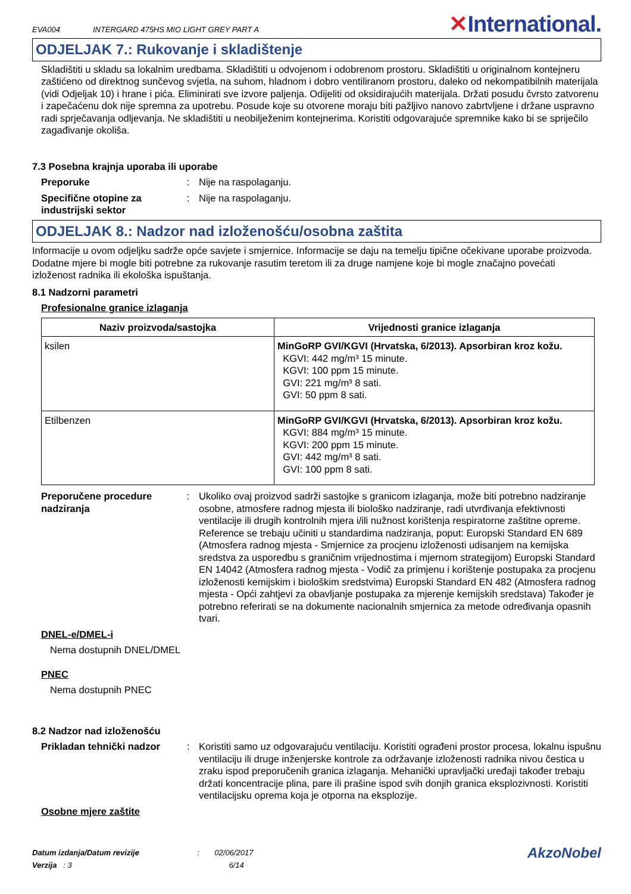EVA004 INTERGARD 475HS MIO LIGHT GREY PART A
✕International.
ODJELJAK 7.: Rukovanje i skladištenje
Skladištiti u skladu sa lokalnim uredbama. Skladištiti u odvojenom i odobrenom prostoru. Skladištiti u originalnom kontejneru zaštićeno od direktnog sunčevog svjetla, na suhom, hladnom i dobro ventiliranom prostoru, daleko od nekompatibilnih materijala (vidi Odjeljak 10) i hrane i pića. Eliminirati sve izvore paljenja. Odijeliti od oksidirajućih materijala. Držati posudu čvrsto zatvorenu i zapečaćenu dok nije spremna za upotrebu. Posude koje su otvorene moraju biti pažljivo nanovo zabrtvljene i držane uspravno radi sprječavanja odljevanja. Ne skladištiti u neobilježenim kontejnerima. Koristiti odgovarajuće spremnike kako bi se spriječilo zagađivanje okoliša.
7.3 Posebna krajnja uporaba ili uporabe
Preporuke : Nije na raspolaganju.
Specifične otopine za industrijski sektor
: Nije na raspolaganju.
ODJELJAK 8.: Nadzor nad izloženošću/osobna zaštita
Informacije u ovom odjeljku sadrže opće savjete i smjernice. Informacije se daju na temelju tipične očekivane uporabe proizvoda. Dodatne mjere bi mogle biti potrebne za rukovanje rasutim teretom ili za druge namjene koje bi mogle značajno povećati izloženost radnika ili ekološka ispuštanja.
8.1 Nadzorni parametri
Profesionalne granice izlaganja
| Naziv proizvoda/sastojka | Vrijednosti granice izlaganja |
| --- | --- |
| ksilen | MinGoRP GVI/KGVI (Hrvatska, 6/2013). Apsorbiran kroz kožu. KGVI: 442 mg/m³ 15 minute. KGVI: 100 ppm 15 minute. GVI: 221 mg/m³ 8 sati. GVI: 50 ppm 8 sati. |
| Etilbenzen | MinGoRP GVI/KGVI (Hrvatska, 6/2013). Apsorbiran kroz kožu. KGVI: 884 mg/m³ 15 minute. KGVI: 200 ppm 15 minute. GVI: 442 mg/m³ 8 sati. GVI: 100 ppm 8 sati. |
Preporučene procedure nadziranja
: Ukoliko ovaj proizvod sadrži sastojke s granicom izlaganja, može biti potrebno nadziranje osobne, atmosfere radnog mjesta ili biološko nadziranje, radi utvrđivanja efektivnosti ventilacije ili drugih kontrolnih mjera i/ili nužnost korištenja respiratorne zaštitne opreme. Reference se trebaju učiniti u standardima nadziranja, poput: Europski Standard EN 689 (Atmosfera radnog mjesta - Smjernice za procjenu izloženosti udisanjem na kemijska sredstva za usporedbu s graničnim vrijednostima i mjernom strategijom) Europski Standard EN 14042 (Atmosfera radnog mjesta - Vodič za primjenu i korištenje postupaka za procjenu izloženosti kemijskim i biološkim sredstvima) Europski Standard EN 482 (Atmosfera radnog mjesta - Opći zahtjevi za obavljanje postupaka za mjerenje kemijskih sredstava) Također je potrebno referirati se na dokumente nacionalnih smjernica za metode određivanja opasnih tvari.
DNEL-e/DMEL-i
Nema dostupnih DNEL/DMEL
PNEC
Nema dostupnih PNEC
8.2 Nadzor nad izloženošću
Prikladan tehnički nadzor
: Koristiti samo uz odgovarajuću ventilaciju. Koristiti ograđeni prostor procesa, lokalnu ispušnu ventilaciju ili druge inženjerske kontrole za održavanje izloženosti radnika nivou čestica u zraku ispod preporučenih granica izlaganja. Mehanički upravljački uređaji također trebaju držati koncentracije plina, pare ili prašine ispod svih donjih granica eksplozivnosti. Koristiti ventilacijsku oprema koja je otporna na eksplozije.
Osobne mjere zaštite
Datum izdanja/Datum revizije : 02/06/2017
Verzija : 3 6/14
AkzoNobel